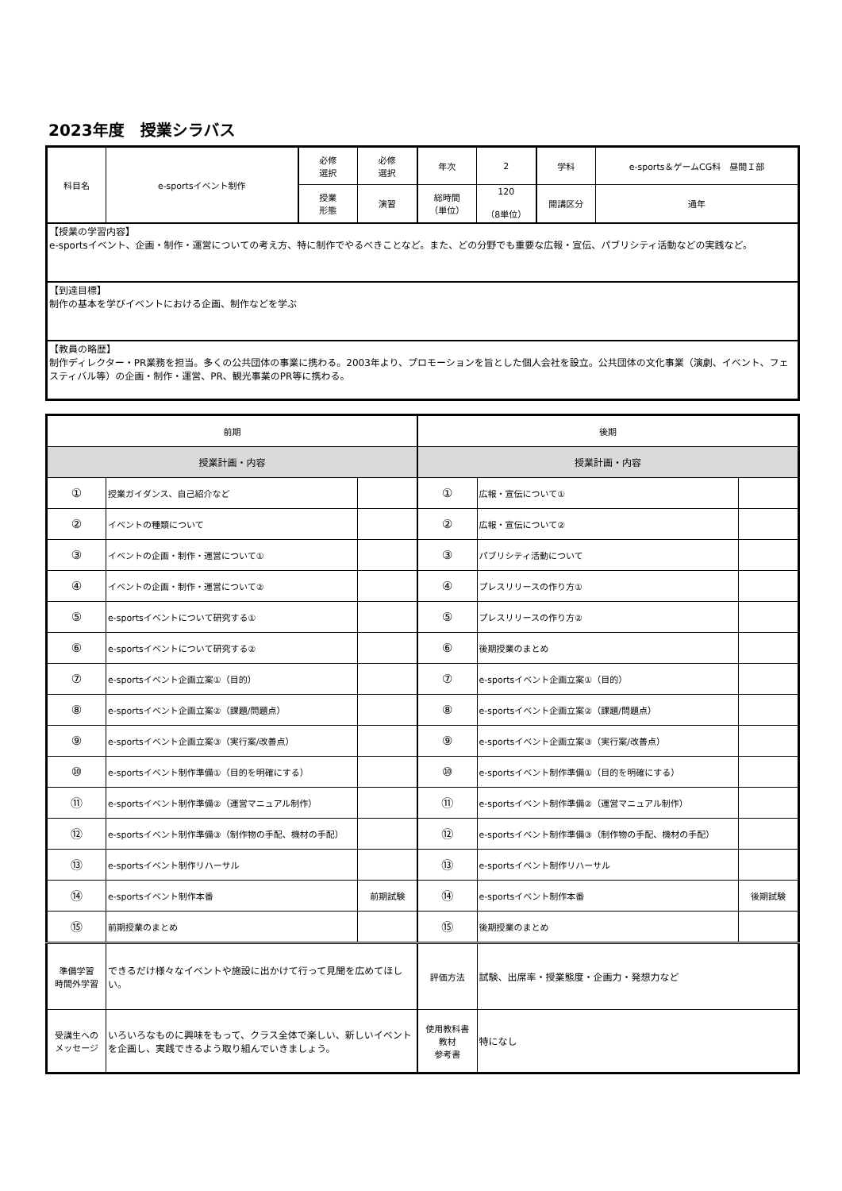2023年度　授業シラバス
| 科目名 | e-sportsイベント制作 | 必修 選択 | 必修 選択 | 年次 | 2 | 学科 | e-sports＆ゲームCG科 昼間Ｉ部 |
| | | 授業 形態 | 演習 | 総時間 （単位） | 120 （8単位） | 開講区分 | 通年 |
| 【授業の学習内容】 e-sportsイベント、企画・制作・運営についての考え方、特に制作でやるべきことなど。また、どの分野でも重要な広報・宣伝、パブリシティ活動などの実践など。 | | | | | | | |
| 【到達目標】 制作の基本を学びイベントにおける企画、制作などを学ぶ | | | | | | | |
| 【教員の略歴】 制作ディレクター・PR業務を担当。多くの公共団体の事業に携わる。2003年より、プロモーションを旨とした個人会社を設立。公共団体の文化事業（演劇、イベント、フェスティバル等）の企画・制作・運営、PR、観光事業のPR等に携わる。 | | | | | | | |
| 前期 | | | 後期 | | |
| 授業計画・内容 | | | 授業計画・内容 | | |
| ① | 授業ガイダンス、自己紹介など | | ① | 広報・宣伝について① | |
| ② | イベントの種類について | | ② | 広報・宣伝について② | |
| ③ | イベントの企画・制作・運営について① | | ③ | パブリシティ活動について | |
| ④ | イベントの企画・制作・運営について② | | ④ | プレスリリースの作り方① | |
| ⑤ | e-sportsイベントについて研究する① | | ⑤ | プレスリリースの作り方② | |
| ⑥ | e-sportsイベントについて研究する② | | ⑥ | 後期授業のまとめ | |
| ⑦ | e-sportsイベント企画立案①（目的） | | ⑦ | e-sportsイベント企画立案①（目的） | |
| ⑧ | e-sportsイベント企画立案②（課題/問題点） | | ⑧ | e-sportsイベント企画立案②（課題/問題点） | |
| ⑨ | e-sportsイベント企画立案③（実行案/改善点） | | ⑨ | e-sportsイベント企画立案③（実行案/改善点） | |
| ⑩ | e-sportsイベント制作準備①（目的を明確にする） | | ⑩ | e-sportsイベント制作準備①（目的を明確にする） | |
| ⑪ | e-sportsイベント制作準備②（運営マニュアル制作） | | ⑪ | e-sportsイベント制作準備②（運営マニュアル制作） | |
| ⑫ | e-sportsイベント制作準備③（制作物の手配、機材の手配） | | ⑫ | e-sportsイベント制作準備③（制作物の手配、機材の手配） | |
| ⑬ | e-sportsイベント制作リハーサル | | ⑬ | e-sportsイベント制作リハーサル | |
| ⑭ | e-sportsイベント制作本番 | 前期試験 | ⑭ | e-sportsイベント制作本番 | 後期試験 |
| ⑮ | 前期授業のまとめ | | ⑮ | 後期授業のまとめ | |
| 準備学習 時間外学習 | できるだけ様々なイベントや施設に出かけて行って見聞を広めてほしい。 | | 評価方法 | 試験、出席率・授業態度・企画力・発想力など | |
| 受講生への メッセージ | いろいろなものに興味をもって、クラス全体で楽しい、新しいイベントを企画し、実践できるよう取り組んでいきましょう。 | | 使用教科書 教材 参考書 | 特になし | |